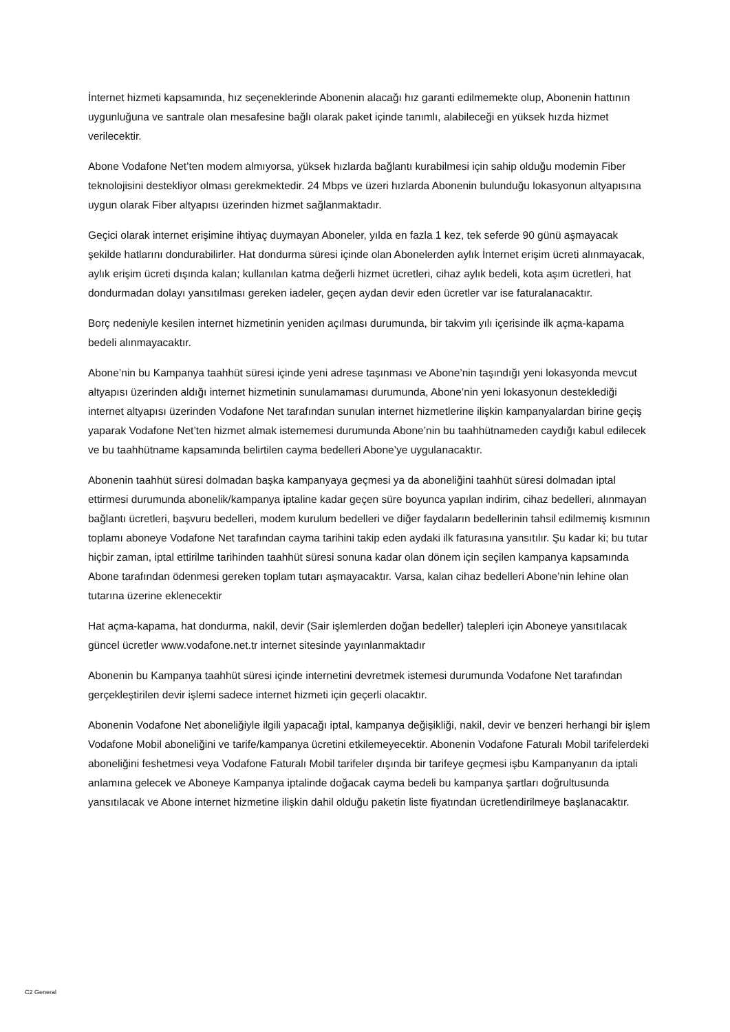İnternet hizmeti kapsamında, hız seçeneklerinde Abonenin alacağı hız garanti edilmemekte olup, Abonenin hattının uygunluğuna ve santrale olan mesafesine bağlı olarak paket içinde tanımlı, alabileceği en yüksek hızda hizmet verilecektir.
Abone Vodafone Net’ten modem almıyorsa, yüksek hızlarda bağlantı kurabilmesi için sahip olduğu modemin Fiber teknolojisini destekliyor olması gerekmektedir. 24 Mbps ve üzeri hızlarda Abonenin bulunduğu lokasyonun altyapısına uygun olarak Fiber altyapısı üzerinden hizmet sağlanmaktadır.
Geçici olarak internet erişimine ihtiyaç duymayan Aboneler, yılda en fazla 1 kez, tek seferde 90 günü aşmayacak şekilde hatlarını dondurabilirler. Hat dondurma süresi içinde olan Abonelerden aylık İnternet erişim ücreti alınmayacak, aylık erişim ücreti dışında kalan; kullanılan katma değerli hizmet ücretleri, cihaz aylık bedeli, kota aşım ücretleri, hat dondurmadan dolayı yansıtılması gereken iadeler, geçen aydan devir eden ücretler var ise faturalanacaktır.
Borç nedeniyle kesilen internet hizmetinin yeniden açılması durumunda, bir takvim yılı içerisinde ilk açma-kapama bedeli alınmayacaktır.
Abone’nin bu Kampanya taahhüt süresi içinde yeni adrese taşınması ve Abone’nin taşındığı yeni lokasyonda mevcut altyapısı üzerinden aldığı internet hizmetinin sunulamaması durumunda, Abone’nin yeni lokasyonun desteklediği internet altyapısı üzerinden Vodafone Net tarafından sunulan internet hizmetlerine ilişkin kampanyalardan birine geçiş yaparak Vodafone Net’ten hizmet almak istememesi durumunda Abone’nin bu taahhütnameden caydığı kabul edilecek ve bu taahhütname kapsamında belirtilen cayma bedelleri Abone’ye uygulanacaktır.
Abonenin taahhüt süresi dolmadan başka kampanyaya geçmesi ya da aboneliğini taahhüt süresi dolmadan iptal ettirmesi durumunda abonelik/kampanya iptaline kadar geçen süre boyunca yapılan indirim, cihaz bedelleri, alınmayan bağlantı ücretleri, başvuru bedelleri, modem kurulum bedelleri ve diğer faydaların bedellerinin tahsil edilmemiş kısmının toplamı aboneye Vodafone Net tarafından cayma tarihini takip eden aydaki ilk faturasına yansıtılır. Şu kadar ki; bu tutar hiçbir zaman, iptal ettirilme tarihinden taahhüt süresi sonuna kadar olan dönem için seçilen kampanya kapsamında Abone tarafından ödenmesi gereken toplam tutarı aşmayacaktır. Varsa, kalan cihaz bedelleri Abone’nin lehine olan tutarına üzerine eklenecektir
Hat açma-kapama, hat dondurma, nakil, devir (Sair işlemlerden doğan bedeller) talepleri için Aboneye yansıtılacak güncel ücretler www.vodafone.net.tr internet sitesinde yayınlanmaktadır
Abonenin bu Kampanya taahhüt süresi içinde internetini devretmek istemesi durumunda Vodafone Net tarafından gerçekleştirilen devir işlemi sadece internet hizmeti için geçerli olacaktır.
Abonenin Vodafone Net aboneliğiyle ilgili yapacağı iptal, kampanya değişikliği, nakil, devir ve benzeri herhangi bir işlem Vodafone Mobil aboneliğini ve tarife/kampanya ücretini etkilemeyecektir. Abonenin Vodafone Faturalı Mobil tarifelerdeki aboneliğini feshetmesi veya Vodafone Faturalı Mobil tarifeler dışında bir tarifeye geçmesi işbu Kampanyanın da iptali anlamına gelecek ve Aboneye Kampanya iptalinde doğacak cayma bedeli bu kampanya şartları doğrultusunda yansıtılacak ve Abone internet hizmetine ilişkin dahil olduğu paketin liste fiyatından ücretlendirilmeye başlanacaktır.
C2 General